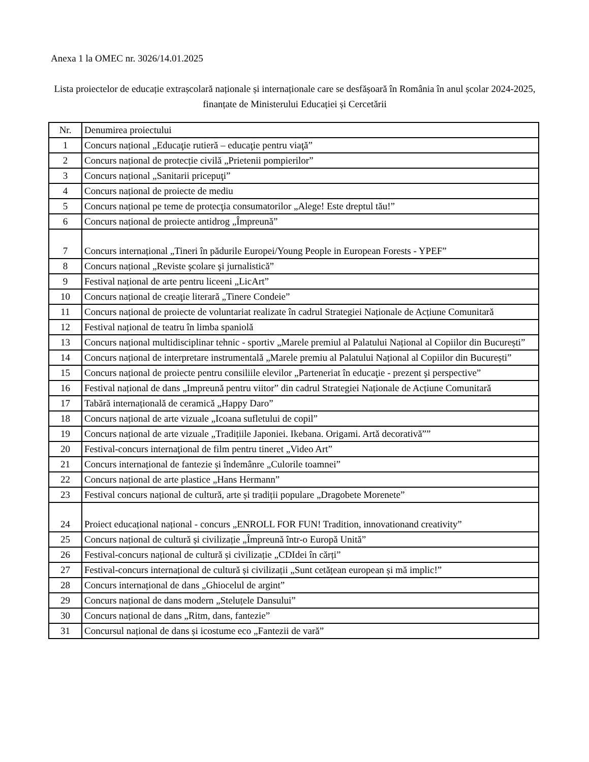Anexa 1 la OMEC nr. 3026/14.01.2025
Lista proiectelor de educație extrașcolară naționale și internaționale care se desfășoară în România în anul școlar 2024-2025, finanțate de Ministerului Educației și Cercetării
| Nr. | Denumirea proiectului |
| --- | --- |
| 1 | Concurs național „Educaţie rutieră – educaţie pentru viaţă” |
| 2 | Concurs național de protecție civilă „Prietenii pompierilor” |
| 3 | Concurs național „Sanitarii pricepuţi” |
| 4 | Concurs național de proiecte de mediu |
| 5 | Concurs național pe teme de protecţia consumatorilor „Alege! Este dreptul tău!” |
| 6 | Concurs național de proiecte antidrog „Împreună” |
| 7 | Concurs internațional „Tineri în pădurile Europei/Young People in European Forests - YPEF” |
| 8 | Concurs național „Reviste şcolare şi jurnalistică” |
| 9 | Festival național de arte pentru liceeni „LicArt” |
| 10 | Concurs național de creaţie literară „Tinere Condeie” |
| 11 | Concurs național de proiecte de voluntariat realizate în cadrul Strategiei Naționale de Acțiune Comunitară |
| 12 | Festival național de teatru în limba spaniolă |
| 13 | Concurs național multidisciplinar tehnic - sportiv „Marele premiul al Palatului Național al Copiilor din București” |
| 14 | Concurs național de interpretare instrumentală „Marele premiu al Palatului Național al Copiilor din București” |
| 15 | Concurs național de proiecte pentru consiliile elevilor „Parteneriat în educaţie - prezent şi perspective” |
| 16 | Festival național de dans „Impreună pentru viitor” din cadrul Strategiei Naționale de Acțiune Comunitară |
| 17 | Tabără internațională de ceramică „Happy Daro” |
| 18 | Concurs național de arte vizuale „Icoana sufletului de copil” |
| 19 | Concurs național de arte vizuale „Tradițiile Japoniei. Ikebana. Origami. Artă decorativă”” |
| 20 | Festival-concurs internaţional de film pentru tineret „Video Art” |
| 21 | Concurs internațional de fantezie și îndemânre „Culorile toamnei” |
| 22 | Concurs național de arte plastice „Hans Hermann” |
| 23 | Festival concurs național de cultură, arte și tradiții populare „Dragobete Morenete” |
| 24 | Proiect educațional național - concurs „ENROLL FOR FUN! Tradition, innovationand creativity” |
| 25 | Concurs național de cultură și civilizație „Împreună într-o Europă Unită” |
| 26 | Festival-concurs național de cultură și civilizație „CDIdei în cărți” |
| 27 | Festival-concurs internațional de cultură și civilizații „Sunt cetățean european și mă implic!” |
| 28 | Concurs internațional de dans „Ghiocelul de argint” |
| 29 | Concurs național de dans modern „Steluțele Dansului” |
| 30 | Concurs național de dans „Ritm, dans, fantezie” |
| 31 | Concursul național de dans și icostume eco „Fantezii de vară” |